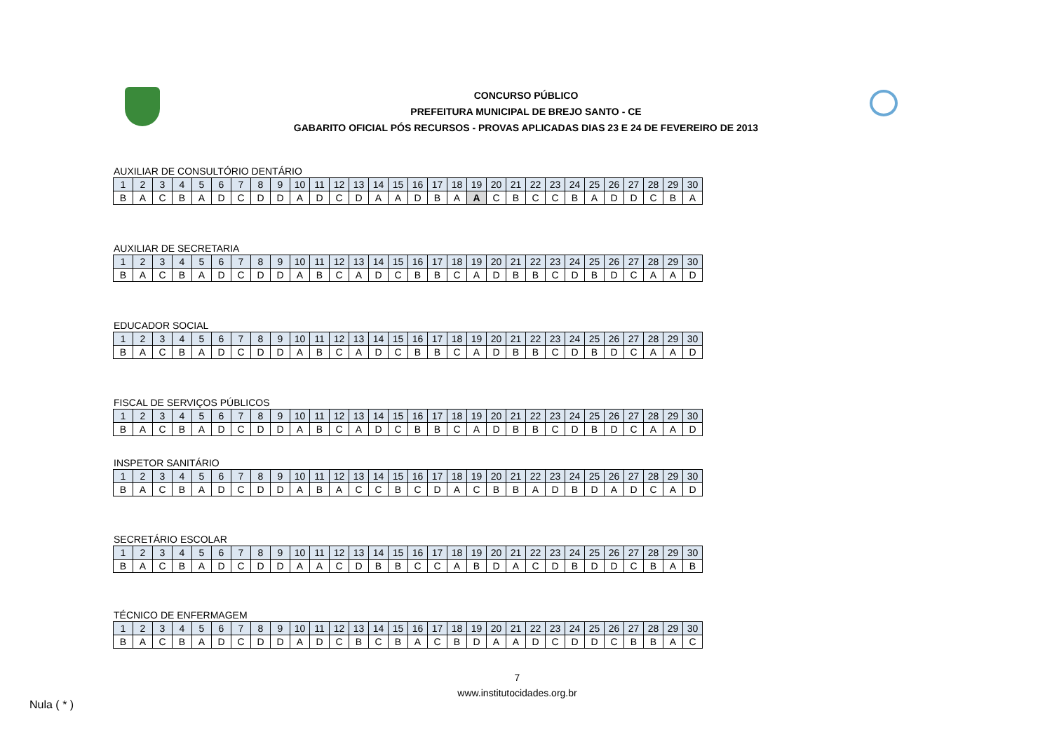CONCURSO PÚBLICO
PREFEITURA MUNICIPAL DE BREJO SANTO - CE
GABARITO OFICIAL PÓS RECURSOS - PROVAS APLICADAS DIAS 23 E 24 DE FEVEREIRO DE 2013
AUXILIAR DE CONSULTÓRIO DENTÁRIO
| 1 | 2 | 3 | 4 | 5 | 6 | 7 | 8 | 9 | 10 | 11 | 12 | 13 | 14 | 15 | 16 | 17 | 18 | 19 | 20 | 21 | 22 | 23 | 24 | 25 | 26 | 27 | 28 | 29 | 30 |
| --- | --- | --- | --- | --- | --- | --- | --- | --- | --- | --- | --- | --- | --- | --- | --- | --- | --- | --- | --- | --- | --- | --- | --- | --- | --- | --- | --- | --- | --- |
| B | A | C | B | A | D | C | D | D | A | D | C | D | A | A | D | B | A | A | C | B | C | C | B | A | D | D | C | B | A |
AUXILIAR DE SECRETARIA
| 1 | 2 | 3 | 4 | 5 | 6 | 7 | 8 | 9 | 10 | 11 | 12 | 13 | 14 | 15 | 16 | 17 | 18 | 19 | 20 | 21 | 22 | 23 | 24 | 25 | 26 | 27 | 28 | 29 | 30 |
| --- | --- | --- | --- | --- | --- | --- | --- | --- | --- | --- | --- | --- | --- | --- | --- | --- | --- | --- | --- | --- | --- | --- | --- | --- | --- | --- | --- | --- | --- |
| B | A | C | B | A | D | C | D | D | A | B | C | A | D | C | B | B | C | A | D | B | B | C | D | B | D | C | A | A | D |
EDUCADOR SOCIAL
| 1 | 2 | 3 | 4 | 5 | 6 | 7 | 8 | 9 | 10 | 11 | 12 | 13 | 14 | 15 | 16 | 17 | 18 | 19 | 20 | 21 | 22 | 23 | 24 | 25 | 26 | 27 | 28 | 29 | 30 |
| --- | --- | --- | --- | --- | --- | --- | --- | --- | --- | --- | --- | --- | --- | --- | --- | --- | --- | --- | --- | --- | --- | --- | --- | --- | --- | --- | --- | --- | --- |
| B | A | C | B | A | D | C | D | D | A | B | C | A | D | C | B | B | C | A | D | B | B | C | D | B | D | C | A | A | D |
FISCAL DE SERVIÇOS PÚBLICOS
| 1 | 2 | 3 | 4 | 5 | 6 | 7 | 8 | 9 | 10 | 11 | 12 | 13 | 14 | 15 | 16 | 17 | 18 | 19 | 20 | 21 | 22 | 23 | 24 | 25 | 26 | 27 | 28 | 29 | 30 |
| --- | --- | --- | --- | --- | --- | --- | --- | --- | --- | --- | --- | --- | --- | --- | --- | --- | --- | --- | --- | --- | --- | --- | --- | --- | --- | --- | --- | --- | --- |
| B | A | C | B | A | D | C | D | D | A | B | C | A | D | C | B | B | C | A | D | B | B | C | D | B | D | C | A | A | D |
INSPETOR SANITÁRIO
| 1 | 2 | 3 | 4 | 5 | 6 | 7 | 8 | 9 | 10 | 11 | 12 | 13 | 14 | 15 | 16 | 17 | 18 | 19 | 20 | 21 | 22 | 23 | 24 | 25 | 26 | 27 | 28 | 29 | 30 |
| --- | --- | --- | --- | --- | --- | --- | --- | --- | --- | --- | --- | --- | --- | --- | --- | --- | --- | --- | --- | --- | --- | --- | --- | --- | --- | --- | --- | --- | --- |
| B | A | C | B | A | D | C | D | D | A | B | A | C | C | B | C | D | A | C | B | B | A | D | B | D | A | D | C | A | D |
SECRETÁRIO ESCOLAR
| 1 | 2 | 3 | 4 | 5 | 6 | 7 | 8 | 9 | 10 | 11 | 12 | 13 | 14 | 15 | 16 | 17 | 18 | 19 | 20 | 21 | 22 | 23 | 24 | 25 | 26 | 27 | 28 | 29 | 30 |
| --- | --- | --- | --- | --- | --- | --- | --- | --- | --- | --- | --- | --- | --- | --- | --- | --- | --- | --- | --- | --- | --- | --- | --- | --- | --- | --- | --- | --- | --- |
| B | A | C | B | A | D | C | D | D | A | A | C | D | B | B | C | C | A | B | D | A | C | D | B | D | D | C | B | A | B |
TÉCNICO DE ENFERMAGEM
| 1 | 2 | 3 | 4 | 5 | 6 | 7 | 8 | 9 | 10 | 11 | 12 | 13 | 14 | 15 | 16 | 17 | 18 | 19 | 20 | 21 | 22 | 23 | 24 | 25 | 26 | 27 | 28 | 29 | 30 |
| --- | --- | --- | --- | --- | --- | --- | --- | --- | --- | --- | --- | --- | --- | --- | --- | --- | --- | --- | --- | --- | --- | --- | --- | --- | --- | --- | --- | --- | --- |
| B | A | C | B | A | D | C | D | D | A | D | C | B | C | B | A | C | B | D | A | A | D | C | D | D | C | B | B | A | C |
7
www.institutocidades.org.br
Nula ( * )